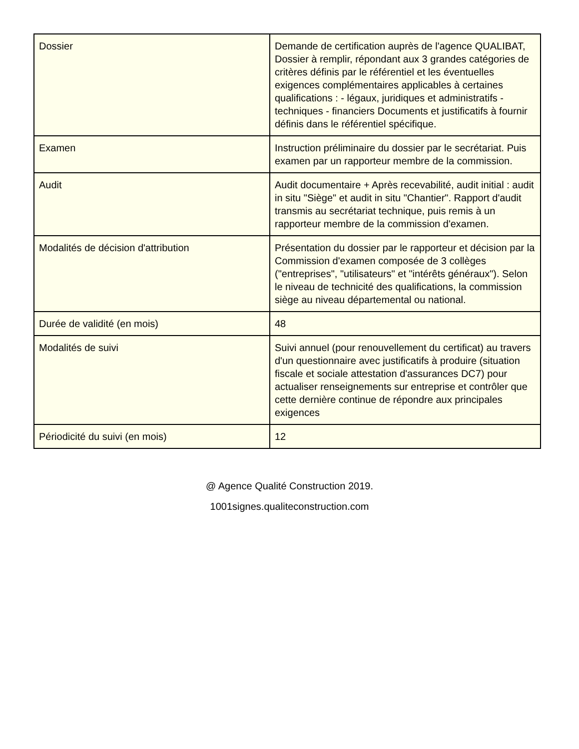| Dossier | Demande de certification auprès de l'agence QUALIBAT, Dossier à remplir, répondant aux 3 grandes catégories de critères définis par le référentiel et les éventuelles exigences complémentaires applicables à certaines qualifications : - légaux, juridiques et administratifs - techniques - financiers Documents et justificatifs à fournir définis dans le référentiel spécifique. |
| Examen | Instruction préliminaire du dossier par le secrétariat. Puis examen par un rapporteur membre de la commission. |
| Audit | Audit documentaire + Après recevabilité, audit initial : audit in situ "Siège" et audit in situ "Chantier". Rapport d'audit transmis au secrétariat technique, puis remis à un rapporteur membre de la commission d'examen. |
| Modalités de décision d'attribution | Présentation du dossier par le rapporteur et décision par la Commission d'examen composée de 3 collèges ("entreprises", "utilisateurs" et "intérêts généraux"). Selon le niveau de technicité des qualifications, la commission siège au niveau départemental ou national. |
| Durée de validité (en mois) | 48 |
| Modalités de suivi | Suivi annuel (pour renouvellement du certificat) au travers d'un questionnaire avec justificatifs à produire (situation fiscale et sociale attestation d'assurances DC7) pour actualiser renseignements sur entreprise et contrôler que cette dernière continue de répondre aux principales exigences |
| Périodicité du suivi (en mois) | 12 |
@ Agence Qualité Construction 2019.
1001signes.qualiteconstruction.com